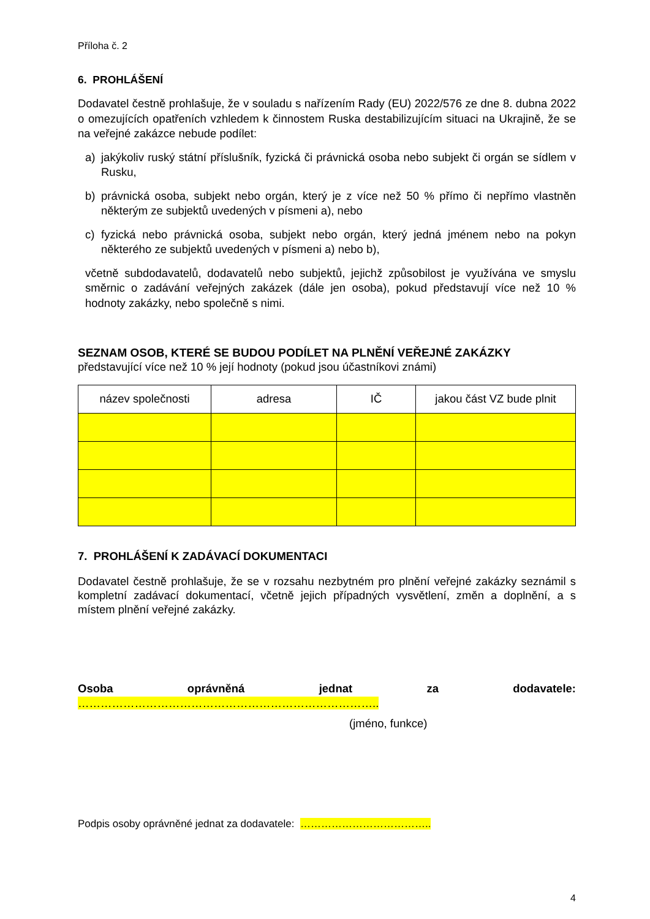Příloha č. 2
6. PROHLÁŠENÍ
Dodavatel čestně prohlašuje, že v souladu s nařízením Rady (EU) 2022/576 ze dne 8. dubna 2022 o omezujících opatřeních vzhledem k činnostem Ruska destabilizujícím situaci na Ukrajině, že se na veřejné zakázce nebude podílet:
a) jakýkoliv ruský státní příslušník, fyzická či právnická osoba nebo subjekt či orgán se sídlem v Rusku,
b) právnická osoba, subjekt nebo orgán, který je z více než 50 % přímo či nepřímo vlastněn některým ze subjektů uvedených v písmeni a), nebo
c) fyzická nebo právnická osoba, subjekt nebo orgán, který jedná jménem nebo na pokyn některého ze subjektů uvedených v písmeni a) nebo b),
včetně subdodavatelů, dodavatelů nebo subjektů, jejichž způsobilost je využívána ve smyslu směrnic o zadávání veřejných zakázek (dále jen osoba), pokud představují více než 10 % hodnoty zakázky, nebo společně s nimi.
SEZNAM OSOB, KTERÉ SE BUDOU PODÍLET NA PLNĚNÍ VEŘEJNÉ ZAKÁZKY
představující více než 10 % její hodnoty (pokud jsou účastníkovi známi)
| název společnosti | adresa | IČ | jakou část VZ bude plnit |
| --- | --- | --- | --- |
7. PROHLÁŠENÍ K ZADÁVACÍ DOKUMENTACI
Dodavatel čestně prohlašuje, že se v rozsahu nezbytném pro plnění veřejné zakázky seznámil s kompletní zadávací dokumentací, včetně jejich případných vysvětlení, změn a doplnění, a s místem plnění veřejné zakázky.
Osoba oprávněná jednat za dodavatele: ……………………………………………………………………..
(jméno, funkce)
Podpis osoby oprávněné jednat za dodavatele: ………………………………..
4